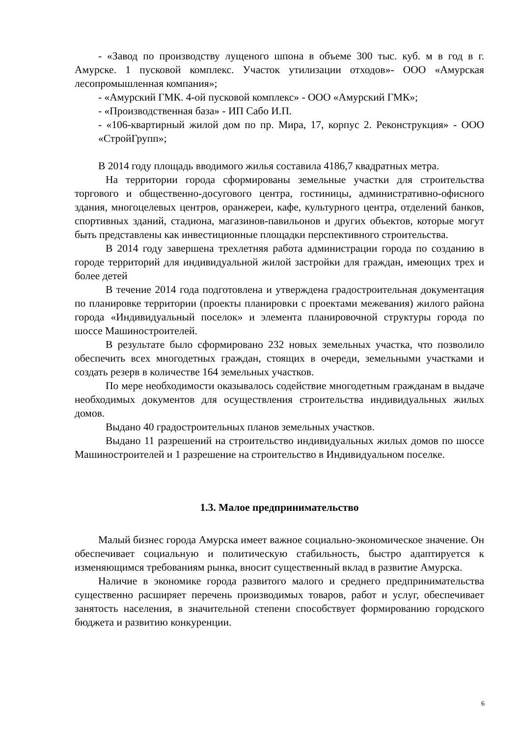- «Завод по производству лущеного шпона в объеме 300 тыс. куб. м в год в г. Амурске. 1 пусковой комплекс. Участок утилизации отходов»- ООО «Амурская лесопромышленная компания»;
- «Амурский ГМК. 4-ой пусковой комплекс» - ООО «Амурский ГМК»;
- «Производственная база» - ИП Сабо И.П.
- «106-квартирный жилой дом по пр. Мира, 17, корпус 2. Реконструкция» - ООО «СтройГрупп»;
В 2014 году площадь вводимого жилья составила 4186,7 квадратных метра.
На территории города сформированы земельные участки для строительства торгового и общественно-досугового центра, гостиницы, административно-офисного здания, многоцелевых центров, оранжереи, кафе, культурного центра, отделений банков, спортивных зданий, стадиона, магазинов-павильонов и других объектов, которые могут быть представлены как инвестиционные площадки перспективного строительства.
В 2014 году завершена трехлетняя работа администрации города по созданию в городе территорий для индивидуальной жилой застройки для граждан, имеющих трех и более детей
В течение 2014 года подготовлена и утверждена градостроительная документация по планировке территории (проекты планировки с проектами межевания) жилого района города «Индивидуальный поселок» и элемента планировочной структуры города по шоссе Машиностроителей.
В результате было сформировано 232 новых земельных участка, что позволило обеспечить всех многодетных граждан, стоящих в очереди, земельными участками и создать резерв в количестве 164 земельных участков.
По мере необходимости оказывалось содействие многодетным гражданам в выдаче необходимых документов для осуществления строительства индивидуальных жилых домов.
Выдано 40 градостроительных планов земельных участков.
Выдано 11 разрешений на строительство индивидуальных жилых домов по шоссе Машиностроителей и 1 разрешение на строительство в Индивидуальном поселке.
1.3. Малое предпринимательство
Малый бизнес города Амурска имеет важное социально-экономическое значение. Он обеспечивает социальную и политическую стабильность, быстро адаптируется к изменяющимся требованиям рынка, вносит существенный вклад в развитие Амурска.
Наличие в экономике города развитого малого и среднего предпринимательства существенно расширяет перечень производимых товаров, работ и услуг, обеспечивает занятость населения, в значительной степени способствует формированию городского бюджета и развитию конкуренции.
6